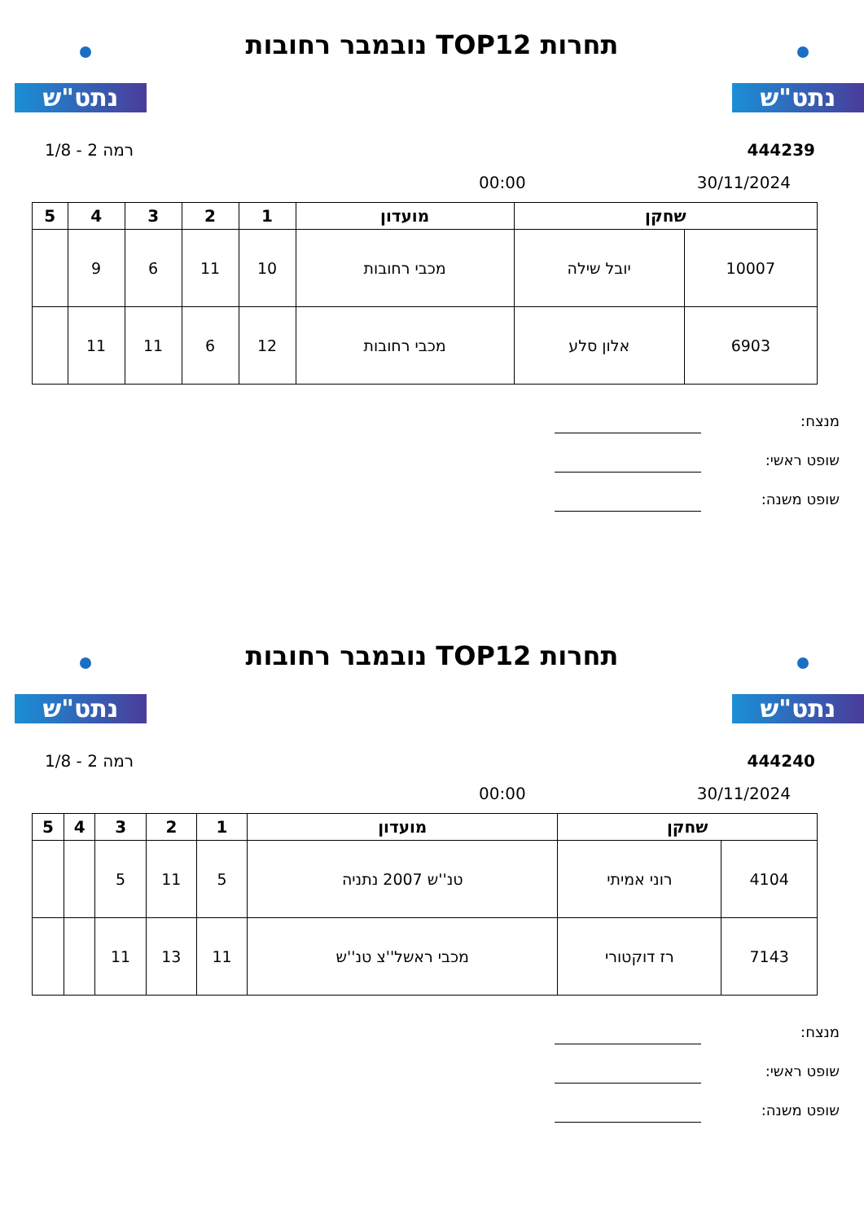נתט"ש נתט"ש
תחרות TOP12 נובמבר רחובות
444239 רמה 2 - 1/8
30/11/2024 00:00
| שחקן | | מועדון | 1 | 2 | 3 | 4 | 5 |
| --- | --- | --- | --- | --- | --- | --- | --- |
| 10007 | יובל שילה | מכבי רחובות | 10 | 11 | 6 | 9 | |
| 6903 | אלון סלע | מכבי רחובות | 12 | 6 | 11 | 11 | |
מנצח:
שופט ראשי:
שופט משנה:
נתט"ש נתט"ש
תחרות TOP12 נובמבר רחובות
444240 רמה 2 - 1/8
30/11/2024 00:00
| שחקן | | מועדון | 1 | 2 | 3 | 4 | 5 |
| --- | --- | --- | --- | --- | --- | --- | --- |
| 4104 | רוני אמיתי | טנ''ש 2007 נתניה | 5 | 11 | 5 | | |
| 7143 | רז דוקטורי | מכבי ראשל''צ טנ''ש | 11 | 13 | 11 | | |
מנצח:
שופט ראשי:
שופט משנה: